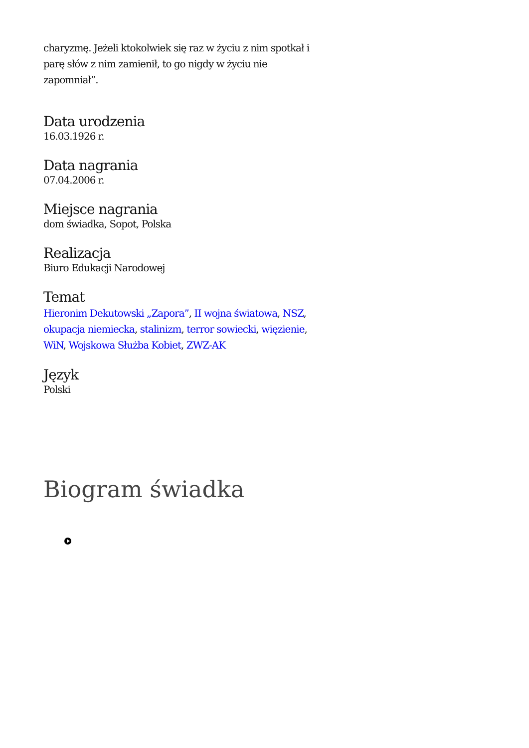charyzmę. Jeżeli ktokolwiek się raz w życiu z nim spotkał i parę słów z nim zamienił, to go nigdy w życiu nie zapomniał”.
Data urodzenia
16.03.1926 r.
Data nagrania
07.04.2006 r.
Miejsce nagrania
dom świadka, Sopot, Polska
Realizacja
Biuro Edukacji Narodowej
Temat
Hieronim Dekutowski „Zapora”, II wojna światowa, NSZ, okupacja niemiecka, stalinizm, terror sowiecki, więzienie, WiN, Wojskowa Służba Kobiet, ZWZ-AK
Język
Polski
Biogram świadka